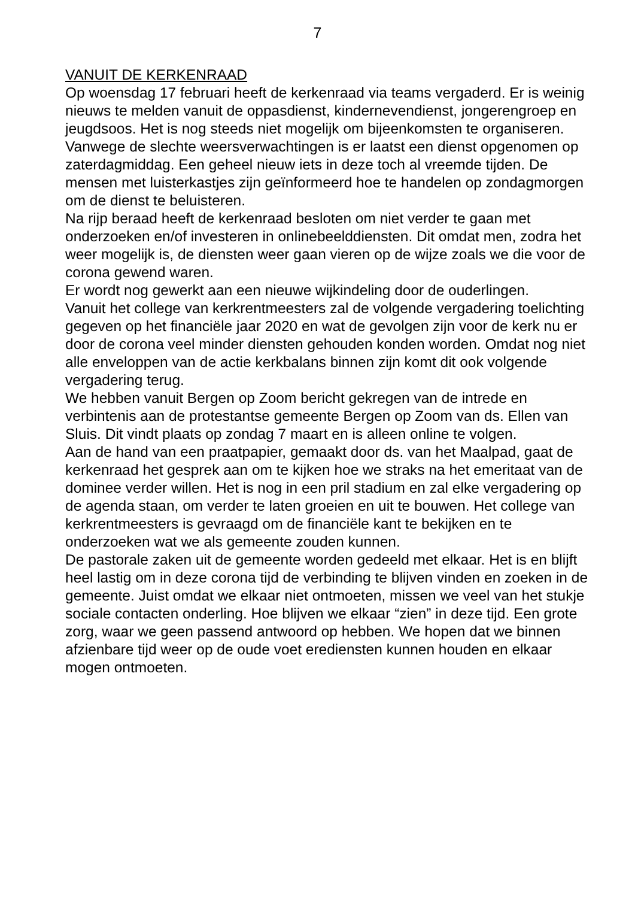7
VANUIT DE KERKENRAAD
Op woensdag 17 februari heeft de kerkenraad via teams vergaderd. Er is weinig nieuws te melden vanuit de oppasdienst, kindernevendienst, jongerengroep en jeugdsoos. Het is nog steeds niet mogelijk om bijeenkomsten te organiseren.
Vanwege de slechte weersverwachtingen is er laatst een dienst opgenomen op zaterdagmiddag. Een geheel nieuw iets in deze toch al vreemde tijden. De mensen met luisterkastjes zijn geïnformeerd hoe te handelen op zondagmorgen om de dienst te beluisteren.
Na rijp beraad heeft de kerkenraad besloten om niet verder te gaan met onderzoeken en/of investeren in onlinebeelddiensten. Dit omdat men, zodra het weer mogelijk is, de diensten weer gaan vieren op de wijze zoals we die voor de corona gewend waren.
Er wordt nog gewerkt aan een nieuwe wijkindeling door de ouderlingen.
Vanuit het college van kerkrentmeesters zal de volgende vergadering toelichting gegeven op het financiële jaar 2020 en wat de gevolgen zijn voor de kerk nu er door de corona veel minder diensten gehouden konden worden. Omdat nog niet alle enveloppen van de actie kerkbalans binnen zijn komt dit ook volgende vergadering terug.
We hebben vanuit Bergen op Zoom bericht gekregen van de intrede en verbintenis aan de protestantse gemeente Bergen op Zoom van ds. Ellen van Sluis. Dit vindt plaats op zondag 7 maart en is alleen online te volgen.
Aan de hand van een praatpapier, gemaakt door ds. van het Maalpad, gaat de kerkenraad het gesprek aan om te kijken hoe we straks na het emeritaat van de dominee verder willen. Het is nog in een pril stadium en zal elke vergadering op de agenda staan, om verder te laten groeien en uit te bouwen. Het college van kerkrentmeesters is gevraagd om de financiële kant te bekijken en te onderzoeken wat we als gemeente zouden kunnen.
De pastorale zaken uit de gemeente worden gedeeld met elkaar. Het is en blijft heel lastig om in deze corona tijd de verbinding te blijven vinden en zoeken in de gemeente. Juist omdat we elkaar niet ontmoeten, missen we veel van het stukje sociale contacten onderling. Hoe blijven we elkaar “zien” in deze tijd. Een grote zorg, waar we geen passend antwoord op hebben. We hopen dat we binnen afzienbare tijd weer op de oude voet erediensten kunnen houden en elkaar mogen ontmoeten.